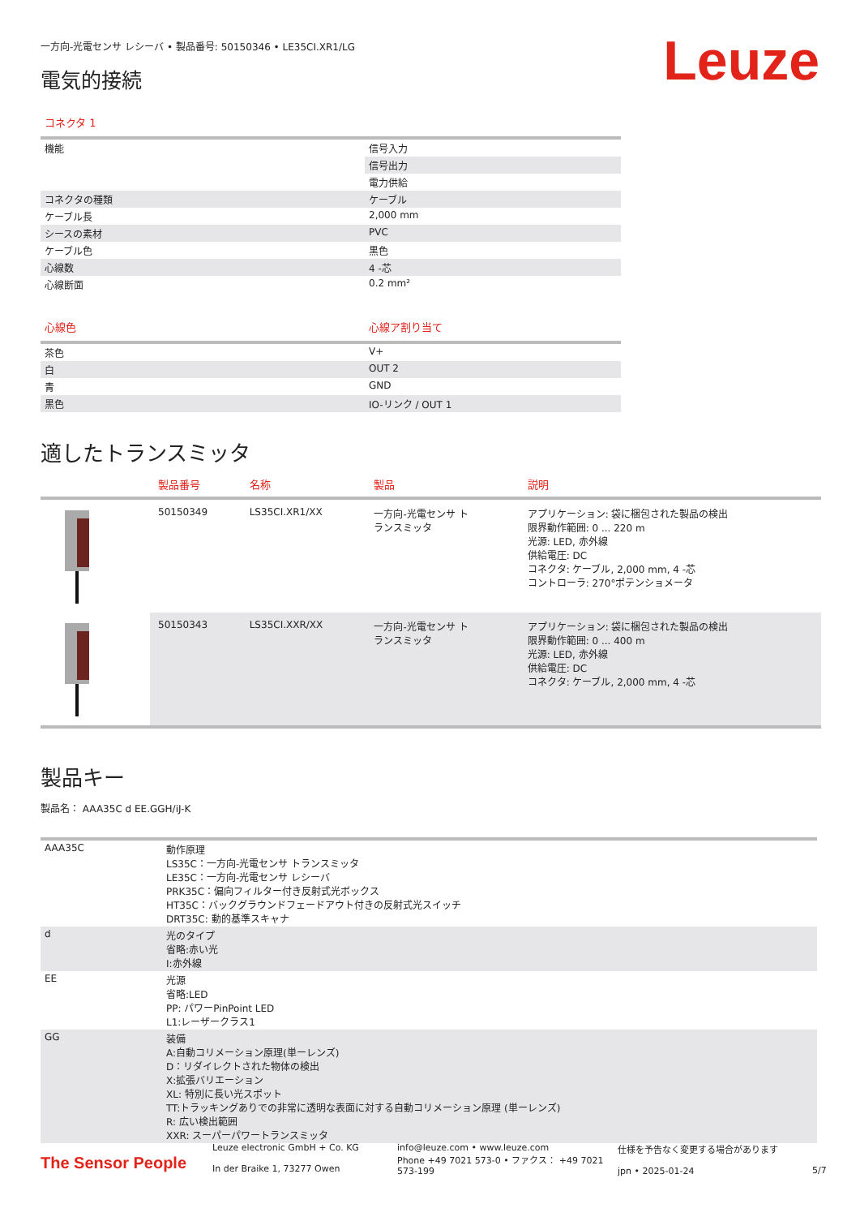一方向-光電センサ レシーバ • 製品番号: 50150346 • LE35CI.XR1/LG
電気的接続
Leuze
コネクタ 1
| 機能 | 信号入力 |
| | 信号出力 |
| | 電力供給 |
| コネクタの種類 | ケーブル |
| ケーブル長 | 2,000 mm |
| シースの素材 | PVC |
| ケーブル色 | 黒色 |
| 心線数 | 4 -芯 |
| 心線断面 | 0.2 mm² |
| 心線色 | 心線ア割り当て |
| --- | --- |
| 茶色 | V+ |
| 白 | OUT 2 |
| 青 | GND |
| 黒色 | IO-リンク / OUT 1 |
適したトランスミッタ
| | 製品番号 | 名称 | 製品 | 説明 |
| --- | --- | --- | --- | --- |
| | 50150349 | LS35CI.XR1/XX | 一方向-光電センサ ト ランスミッタ | アプリケーション: 袋に梱包された製品の検出 限界動作範囲: 0 ... 220 m 光源: LED, 赤外線 供給電圧: DC コネクタ: ケーブル, 2,000 mm, 4 -芯 コントローラ: 270°ポテンショメータ |
| | 50150343 | LS35CI.XXR/XX | 一方向-光電センサ ト ランスミッタ | アプリケーション: 袋に梱包された製品の検出 限界動作範囲: 0 ... 400 m 光源: LED, 赤外線 供給電圧: DC コネクタ: ケーブル, 2,000 mm, 4 -芯 |
製品キー
製品名： AAA35C d EE.GGH/iJ-K
| AAA35C | 動作原理 LS35C：一方向-光電センサ トランスミッタ LE35C：一方向-光電センサ レシーバ PRK35C：偏向フィルター付き反射式光ボックス HT35C：バックグラウンドフェードアウト付きの反射式光スイッチ DRT35C: 動的基準スキャナ |
| d | 光のタイプ 省略:赤い光 I:赤外線 |
| EE | 光源 省略:LED PP: パワーPinPoint LED L1:レーザークラス1 |
| GG | 装備 A:自動コリメーション原理(単ーレンズ) D：リダイレクトされた物体の検出 X:拡張バリエーション XL: 特別に長い光スポット TT:トラッキングありでの非常に透明な表面に対する自動コリメーション原理 (単ーレンズ) R: 広い検出範囲 XXR: スーパーパワートランスミッタ |
The Sensor People
Leuze electronic GmbH + Co. KG
In der Braike 1, 73277 Owen
info@leuze.com • www.leuze.com
Phone +49 7021 573-0 • ファクス： +49 7021 573-199
仕様を予告なく変更する場合があります
jpn • 2025-01-24
5/7